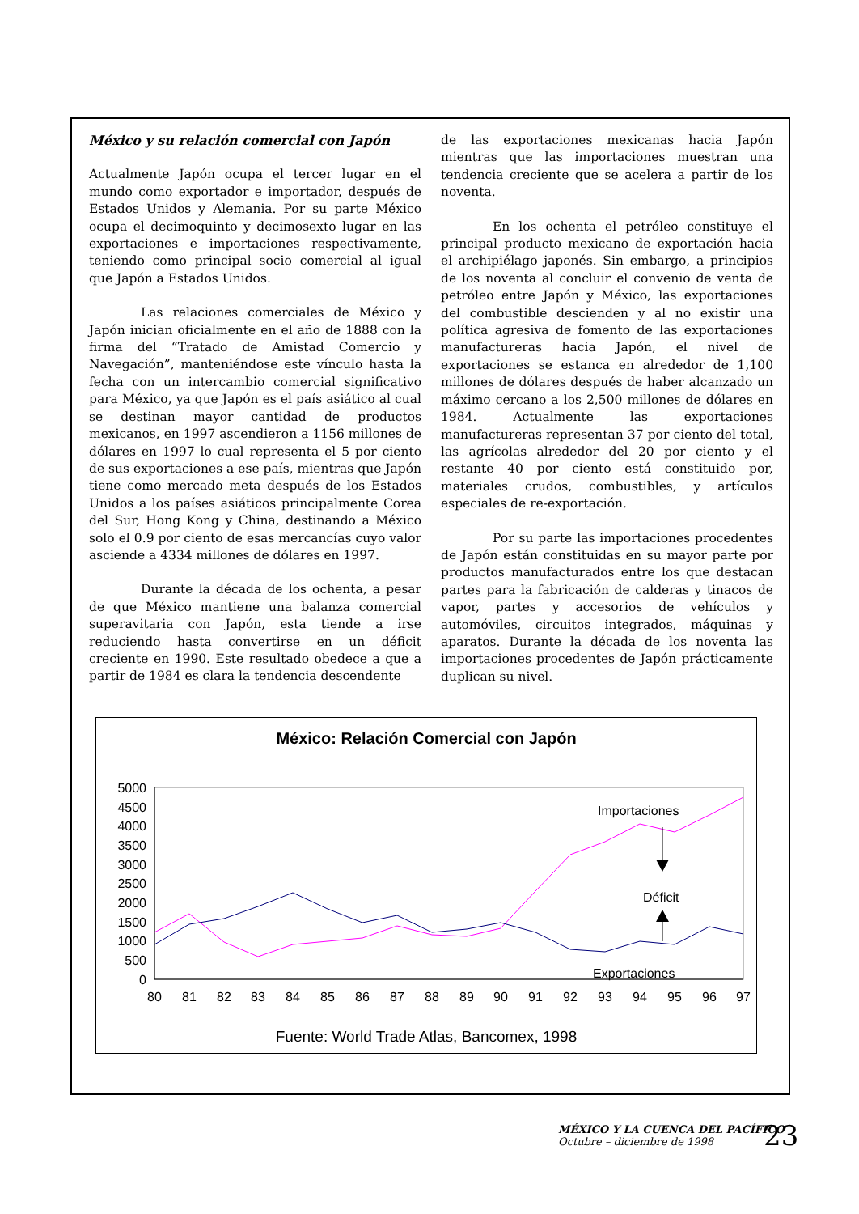México y su relación comercial con Japón
Actualmente Japón ocupa el tercer lugar en el mundo como exportador e importador, después de Estados Unidos y Alemania. Por su parte México ocupa el decimoquinto y decimosexto lugar en las exportaciones e importaciones respectivamente, teniendo como principal socio comercial al igual que Japón a Estados Unidos.
Las relaciones comerciales de México y Japón inician oficialmente en el año de 1888 con la firma del “Tratado de Amistad Comercio y Navegación”, manteniéndose este vínculo hasta la fecha con un intercambio comercial significativo para México, ya que Japón es el país asiático al cual se destinan mayor cantidad de productos mexicanos, en 1997 ascendieron a 1156 millones de dólares en 1997 lo cual representa el 5 por ciento de sus exportaciones a ese país, mientras que Japón tiene como mercado meta después de los Estados Unidos a los países asiáticos principalmente Corea del Sur, Hong Kong y China, destinando a México solo el 0.9 por ciento de esas mercancías cuyo valor asciende a 4334 millones de dólares en 1997.
Durante la década de los ochenta, a pesar de que México mantiene una balanza comercial superavitaria con Japón, esta tiende a irse reduciendo hasta convertirse en un déficit creciente en 1990. Este resultado obedece a que a partir de 1984 es clara la tendencia descendente
de las exportaciones mexicanas hacia Japón mientras que las importaciones muestran una tendencia creciente que se acelera a partir de los noventa.
En los ochenta el petróleo constituye el principal producto mexicano de exportación hacia el archipiélago japonés. Sin embargo, a principios de los noventa al concluir el convenio de venta de petróleo entre Japón y México, las exportaciones del combustible descienden y al no existir una política agresiva de fomento de las exportaciones manufactureras hacia Japón, el nivel de exportaciones se estanca en alrededor de 1,100 millones de dólares después de haber alcanzado un máximo cercano a los 2,500 millones de dólares en 1984. Actualmente las exportaciones manufactureras representan 37 por ciento del total, las agrícolas alrededor del 20 por ciento y el restante 40 por ciento está constituido por, materiales crudos, combustibles, y artículos especiales de re-exportación.
Por su parte las importaciones procedentes de Japón están constituidas en su mayor parte por productos manufacturados entre los que destacan partes para la fabricación de calderas y tinacos de vapor, partes y accesorios de vehículos y automóviles, circuitos integrados, máquinas y aparatos. Durante la década de los noventa las importaciones procedentes de Japón prácticamente duplican su nivel.
México: Relación Comercial con Japón
5000
4500
4000
3500
3000
2500
2000
1500
1000
500
0
80
81
82
83
84
85
86
87
88
89
90
91
92
93
94
95
96
97
Importaciones
Déficit
Exportaciones
Fuente: World Trade Atlas, Bancomex, 1998
MÉXICO Y LA CUENCA DEL PACÍFICO
Octubre – diciembre de 1998
23